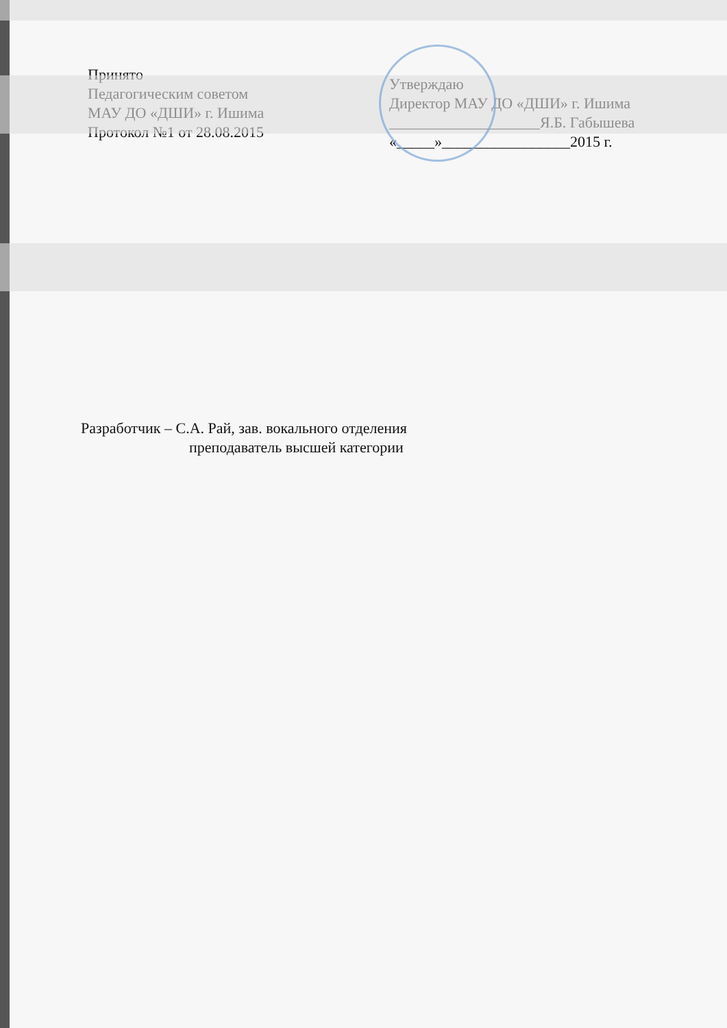Принято
Педагогическим советом
МАУ ДО «ДШИ» г. Ишима
Протокол №1 от 28.08.2015
Утверждаю
Директор МАУ ДО «ДШИ» г. Ишима
____________________Я.Б. Габышева
«_____»_________________2015 г.
Разработчик – С.А. Рай, зав. вокального отделения
преподаватель высшей категории